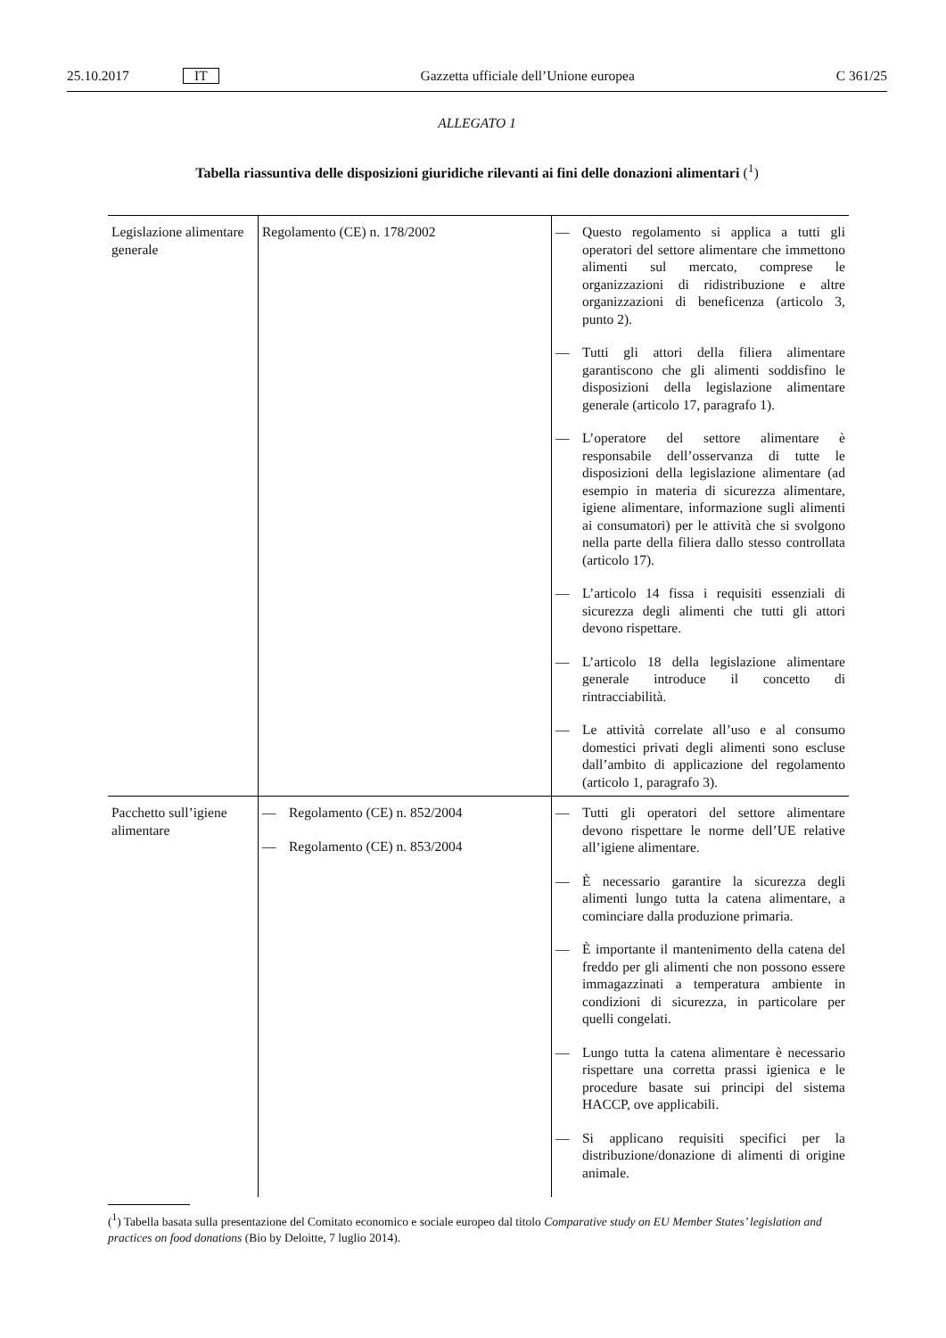25.10.2017 IT Gazzetta ufficiale dell’Unione europea C 361/25
ALLEGATO 1
Tabella riassuntiva delle disposizioni giuridiche rilevanti ai fini delle donazioni alimentari (<sup>1</sup>)
| Legislazione alimentare generale | Regolamento (CE) n. 178/2002 | — Questo regolamento si applica a tutti gli operatori del settore alimentare che immettono alimenti sul mercato, comprese le organizzazioni di ridistribuzione e altre organizzazioni di beneficenza (articolo 3, punto 2). — Tutti gli attori della filiera alimentare garantiscono che gli alimenti soddisfino le disposizioni della legislazione alimentare generale (articolo 17, paragrafo 1). — L’operatore del settore alimentare è responsabile dell’osservanza di tutte le disposizioni della legislazione alimentare (ad esempio in materia di sicurezza alimentare, igiene alimentare, informazione sugli alimenti ai consumatori) per le attività che si svolgono nella parte della filiera dallo stesso controllata (articolo 17). — L’articolo 14 fissa i requisiti essenziali di sicurezza degli alimenti che tutti gli attori devono rispettare. — L’articolo 18 della legislazione alimentare generale introduce il concetto di rintracciabilità. — Le attività correlate all’uso e al consumo domestici privati degli alimenti sono escluse dall’ambito di applicazione del regolamento (articolo 1, paragrafo 3). |
| Pacchetto sull’igiene alimentare | — Regolamento (CE) n. 852/2004 — Regolamento (CE) n. 853/2004 | — Tutti gli operatori del settore alimentare devono rispettare le norme dell’UE relative all’igiene alimentare. — È necessario garantire la sicurezza degli alimenti lungo tutta la catena alimentare, a cominciare dalla produzione primaria. — È importante il mantenimento della catena del freddo per gli alimenti che non possono essere immagazzinati a temperatura ambiente in condizioni di sicurezza, in particolare per quelli congelati. — Lungo tutta la catena alimentare è necessario rispettare una corretta prassi igienica e le procedure basate sui principi del sistema HACCP, ove applicabili. — Si applicano requisiti specifici per la distribuzione/donazione di alimenti di origine animale. |
(<sup>1</sup>) Tabella basata sulla presentazione del Comitato economico e sociale europeo dal titolo Comparative study on EU Member States’ legislation and practices on food donations (Bio by Deloitte, 7 luglio 2014).